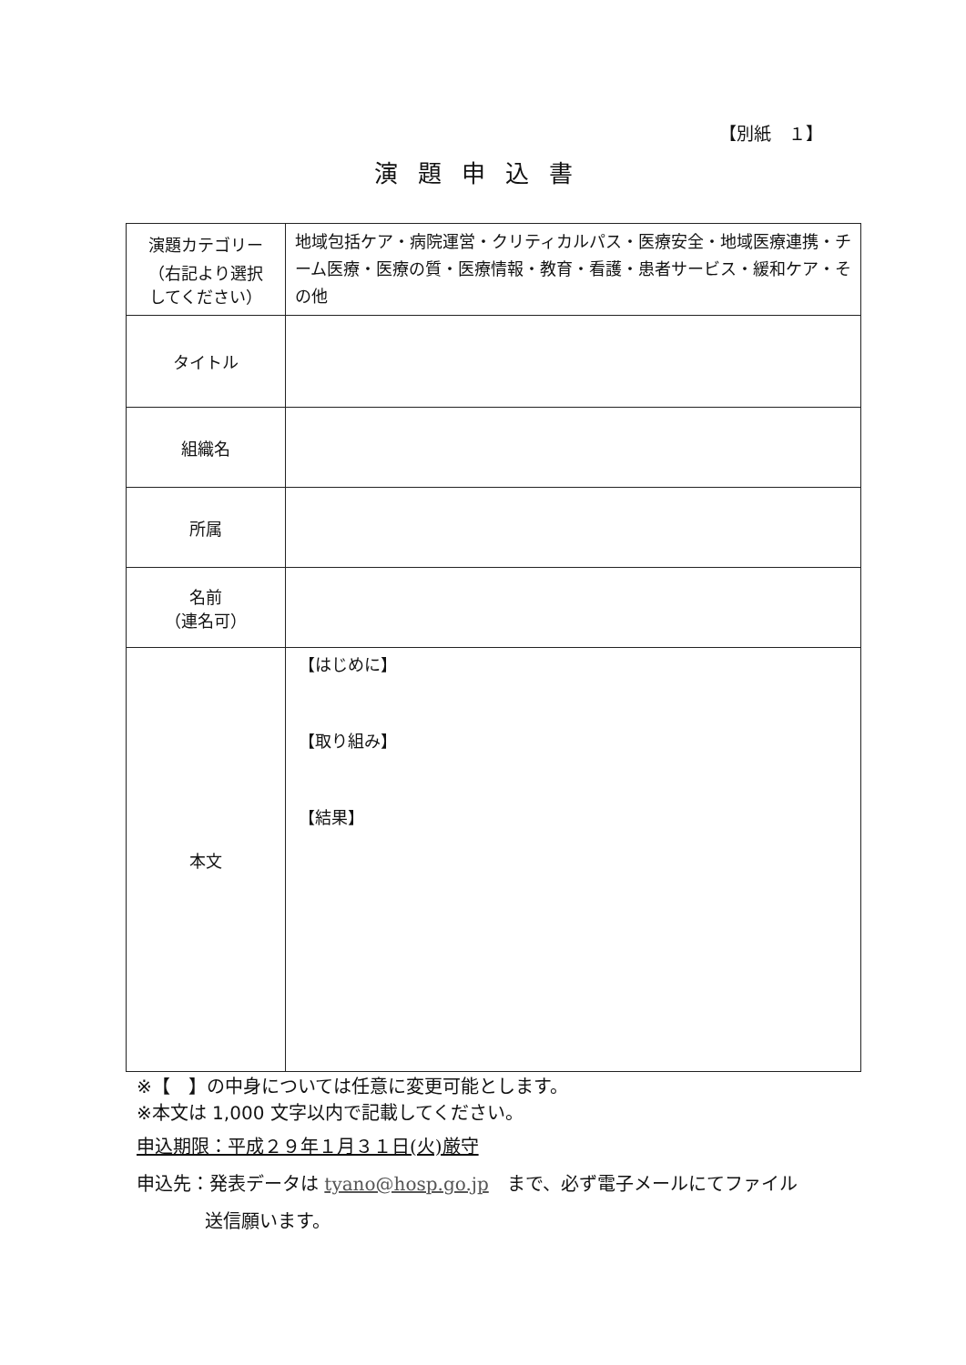【別紙　１】
演題申込書
| 演題カテゴリー （右記より選択 してください） | 地域包括ケア・病院運営・クリティカルパス・医療安全・地域医療連携・チーム医療・医療の質・医療情報・教育・看護・患者サービス・緩和ケア・その他 |
| タイトル | |
| 組織名 | |
| 所属 | |
| 名前 （連名可） | |
| 本文 | 【はじめに】 【取り組み】 【結果】 |
※【　】の中身については任意に変更可能とします。
※本文は 1,000 文字以内で記載してください。
申込期限：平成２９年１月３１日(火)厳守
申込先：発表データは tyano@hosp.go.jp　まで、必ず電子メールにてファイル
送信願います。